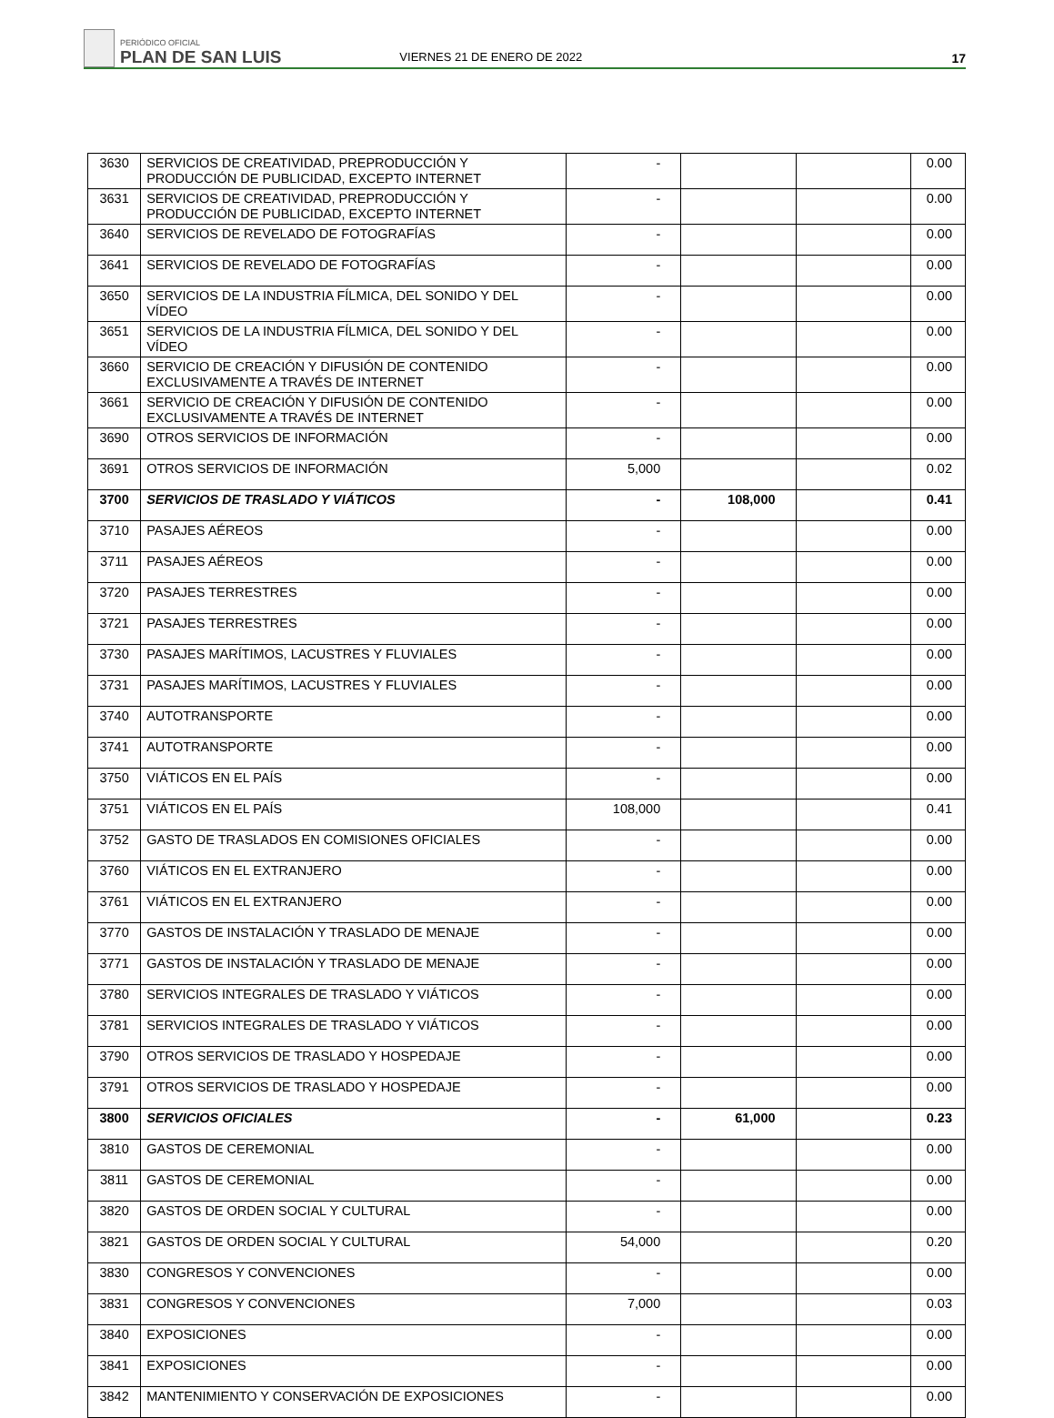PERIÓDICO OFICIAL
PLAN DE SAN LUIS
VIERNES 21 DE ENERO DE 2022
17
| 3630 | SERVICIOS DE CREATIVIDAD, PREPRODUCCIÓN Y PRODUCCIÓN DE PUBLICIDAD, EXCEPTO INTERNET | - | | | 0.00 |
| 3631 | SERVICIOS DE CREATIVIDAD, PREPRODUCCIÓN Y PRODUCCIÓN DE PUBLICIDAD, EXCEPTO INTERNET | - | | | 0.00 |
| 3640 | SERVICIOS DE REVELADO DE FOTOGRAFÍAS | - | | | 0.00 |
| 3641 | SERVICIOS DE REVELADO DE FOTOGRAFÍAS | - | | | 0.00 |
| 3650 | SERVICIOS DE LA INDUSTRIA FÍLMICA, DEL SONIDO Y DEL VÍDEO | - | | | 0.00 |
| 3651 | SERVICIOS DE LA INDUSTRIA FÍLMICA, DEL SONIDO Y DEL VÍDEO | - | | | 0.00 |
| 3660 | SERVICIO DE CREACIÓN Y DIFUSIÓN DE CONTENIDO EXCLUSIVAMENTE A TRAVÉS DE INTERNET | - | | | 0.00 |
| 3661 | SERVICIO DE CREACIÓN Y DIFUSIÓN DE CONTENIDO EXCLUSIVAMENTE A TRAVÉS DE INTERNET | - | | | 0.00 |
| 3690 | OTROS SERVICIOS DE INFORMACIÓN | - | | | 0.00 |
| 3691 | OTROS SERVICIOS DE INFORMACIÓN | 5,000 | | | 0.02 |
| 3700 | SERVICIOS DE TRASLADO Y VIÁTICOS | - | 108,000 | | 0.41 |
| 3710 | PASAJES AÉREOS | - | | | 0.00 |
| 3711 | PASAJES AÉREOS | - | | | 0.00 |
| 3720 | PASAJES TERRESTRES | - | | | 0.00 |
| 3721 | PASAJES TERRESTRES | - | | | 0.00 |
| 3730 | PASAJES MARÍTIMOS, LACUSTRES Y FLUVIALES | - | | | 0.00 |
| 3731 | PASAJES MARÍTIMOS, LACUSTRES Y FLUVIALES | - | | | 0.00 |
| 3740 | AUTOTRANSPORTE | - | | | 0.00 |
| 3741 | AUTOTRANSPORTE | - | | | 0.00 |
| 3750 | VIÁTICOS EN EL PAÍS | - | | | 0.00 |
| 3751 | VIÁTICOS EN EL PAÍS | 108,000 | | | 0.41 |
| 3752 | GASTO DE TRASLADOS EN COMISIONES OFICIALES | - | | | 0.00 |
| 3760 | VIÁTICOS EN EL EXTRANJERO | - | | | 0.00 |
| 3761 | VIÁTICOS EN EL EXTRANJERO | - | | | 0.00 |
| 3770 | GASTOS DE INSTALACIÓN Y TRASLADO DE MENAJE | - | | | 0.00 |
| 3771 | GASTOS DE INSTALACIÓN Y TRASLADO DE MENAJE | - | | | 0.00 |
| 3780 | SERVICIOS INTEGRALES DE TRASLADO Y VIÁTICOS | - | | | 0.00 |
| 3781 | SERVICIOS INTEGRALES DE TRASLADO Y VIÁTICOS | - | | | 0.00 |
| 3790 | OTROS SERVICIOS DE TRASLADO Y HOSPEDAJE | - | | | 0.00 |
| 3791 | OTROS SERVICIOS DE TRASLADO Y HOSPEDAJE | - | | | 0.00 |
| 3800 | SERVICIOS OFICIALES | - | 61,000 | | 0.23 |
| 3810 | GASTOS DE CEREMONIAL | - | | | 0.00 |
| 3811 | GASTOS DE CEREMONIAL | - | | | 0.00 |
| 3820 | GASTOS DE ORDEN SOCIAL Y CULTURAL | - | | | 0.00 |
| 3821 | GASTOS DE ORDEN SOCIAL Y CULTURAL | 54,000 | | | 0.20 |
| 3830 | CONGRESOS Y CONVENCIONES | - | | | 0.00 |
| 3831 | CONGRESOS Y CONVENCIONES | 7,000 | | | 0.03 |
| 3840 | EXPOSICIONES | - | | | 0.00 |
| 3841 | EXPOSICIONES | - | | | 0.00 |
| 3842 | MANTENIMIENTO Y CONSERVACIÓN DE EXPOSICIONES | - | | | 0.00 |